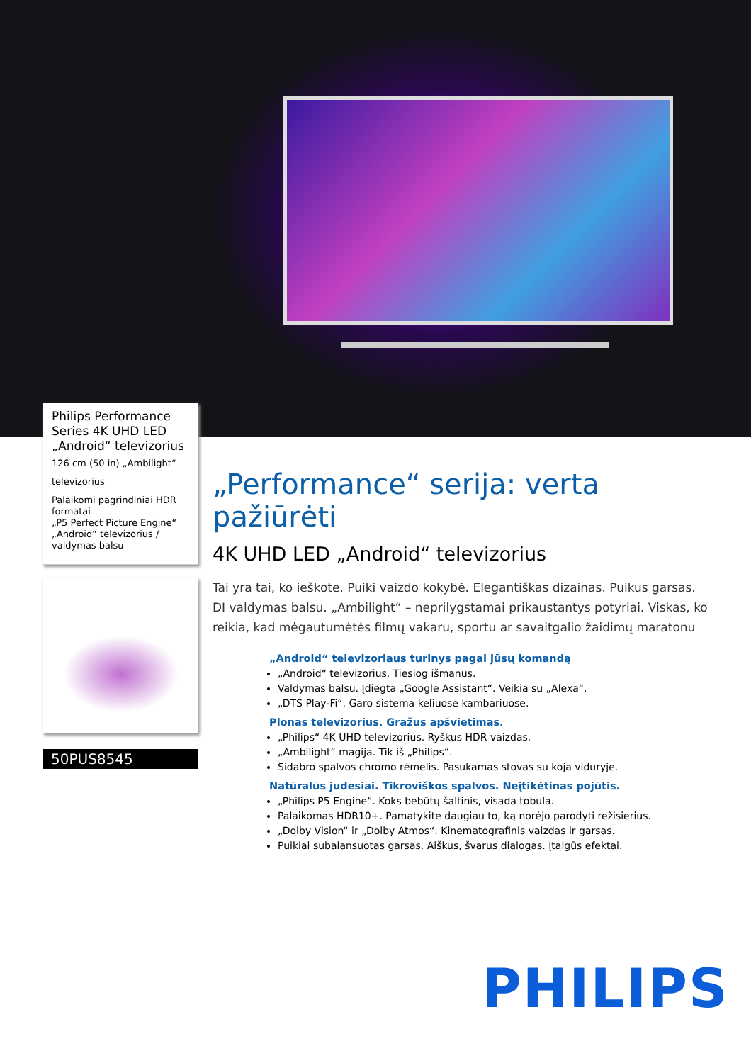Philips Performance Series 4K UHD LED „Android“ televizorius
126 cm (50 in) „Ambilight“
televizorius
Palaikomi pagrindiniai HDR formatai
„P5 Perfect Picture Engine“
„Android“ televizorius / valdymas balsu
50PUS8545
„Performance“ serija: verta pažiūrėti
4K UHD LED „Android“ televizorius
Tai yra tai, ko ieškote. Puiki vaizdo kokybė. Elegantiškas dizainas. Puikus garsas. DI valdymas balsu. „Ambilight“ – neprilygstamai prikaustantys potyriai. Viskas, ko reikia, kad mėgautumėtės filmų vakaru, sportu ar savaitgalio žaidimų maratonu
„Android“ televizoriaus turinys pagal jūsų komandą
„Android“ televizorius. Tiesiog išmanus.
Valdymas balsu. Įdiegta „Google Assistant“. Veikia su „Alexa“.
„DTS Play-Fi“. Garo sistema keliuose kambariuose.
Plonas televizorius. Gražus apšvietimas.
„Philips“ 4K UHD televizorius. Ryškus HDR vaizdas.
„Ambilight“ magija. Tik iš „Philips“.
Sidabro spalvos chromo rėmelis. Pasukamas stovas su koja viduryje.
Natūralūs judesiai. Tikroviškos spalvos. Neįtikėtinas pojūtis.
„Philips P5 Engine“. Koks bebūtų šaltinis, visada tobula.
Palaikomas HDR10+. Pamatykite daugiau to, ką norėjo parodyti režisierius.
„Dolby Vision“ ir „Dolby Atmos“. Kinematografinis vaizdas ir garsas.
Puikiai subalansuotas garsas. Aiškus, švarus dialogas. Įtaigūs efektai.
PHILIPS